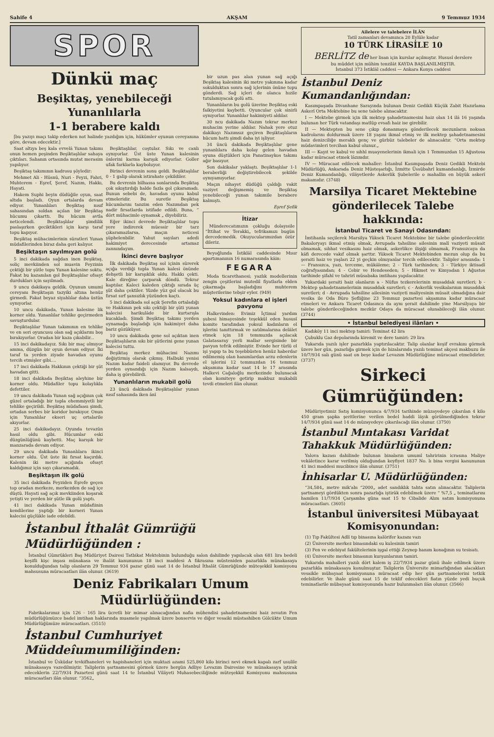Sahife 4 AKŞAM 9 Temmuz 1934
SPOR
Dünkü maç
Beşiktaş, yenebileceği Yunanlılarla
1-1 berabere kaldı
[bu yazıyı maçı takip ederken not halinde yazdığım için, hükümler oyunun cereyanına göre, devam edecektir.]
Saat altıya beş kala evvelâ Yunan takımı onun hemen peşinden Beşiktaşlılar sahaya çıktıları. Sahanın ortasında mutat merasim yapılıyor.
Beşiktaş takımının kadrosu şöyledir:
Mehmet Ali - Hüsnü, Nuri - Feyzi, Fahri, Muhterem - Eşref, Şeref, Nazım, Hakkı, Hayati.
Hakem Suphi beyin düdüğile oyun, saat altıda başladı. Oyun ortalarda devam ediyor. Yunanlıları Beşiktaş nısıf sahasından soldan açılan bir Beşiktaş hücumu çıkarttı. Bu hücum avtla neticelendi. Beşiktaşlılar şimdilik paslaşırken geciktikleri için karşı taraf topu kapıyor.
Beşiktaş mühacimlerinin süratleri Yunan müdafilerinden biraz daha geri kalıyor.
Beşiktaşın sayılmıyan golü
5 inci dakikada sağdan inen Beşiktaş, soliç mevkiinden sol muavin Feyzinin çektiği bir şütle topu Yunan kalesine soktu. Fakat bu kazanılan gol Beşiktaşlılar ofsayt durdukları için sayılmadı.
9 uncu dakikaya geldik. Oyunun umumî cereyanı Beşiktaşın tazyiki altına henüz girmedi. Fakat beyaz siyahlılar daha üstün oynıyorlar.
10 uncu dakikada, Yunan kalesine lik korner oldu. Yunanlılar tehlike geçirmeden savuşturdular.
Beşiktaşlılar Yunan takımının en tehlike ve en seri oyuncusu olan sağ açıklarını boş bırakıyorlar. Oradan bir kaza çıkabilir...
15 inci dakikadayız. Sıkı bir maç olmıyor amma, düzgün bir oyun devam ediyor. İki taraf ta yerden ziyade havadan oyunu tercih etmişler gibi....
17 inci dakikada Hakkının çektiği bir şüt havadan gitti.
18 inci dakikada Beşiktaş aleyhine bir korner oldu. Müdafiler topu kolaylıkla defettiler.
19 uncu dakikada Yunan sağ açığının çok güzel ortaladığı bir topla ehemmiyetli bir tehlike geçirildi. Beşiktaş müdafaası şimdi, ortadan serbes bir koridor bırakıyor. Onun için Yunanlılar ekseri uç ortalarile akıyorlar.
25 inci dakikadayız. Oyunda tevazün hasıl oldu gibi. Hücumlar eski düzgünlüğünü kaybetti. Maç karışık bir manzarada devam ediyor.
29 uncu dakikada Yunanlılara ikinci korner oldu. Üst üste iki fırsat kaçırdık. Kalenin iki metre açığında ofsayt kaldığımız için sayı çıkaramadık.
Beşiktaşın ilk golü
35 inci dakikada Feyziden Eşrefe geçen top oradan merkeze, merkezden de sağ içe düştü. Hayati sağ açık mevkiinden koşarak yetişti ve yerden bir şütle ilk golü yaptı.
41 inci dakikada Yunan müdafiinin kendilerine yaptığı bir korneri Yunan kalecisi güçlükle iade edebildi.
Beşiktaşlılar, coştular. Sıkı ve canlı oynıyorlar. Üst üste Yunan kalesinin önlerini karma karışık ediyorlar. Goller ufak farklarla kayboluyor.
Birinci devrenin sonu geldi. Beşiktaşlılar 0 - 1 galip olarak istirahate çekildiler.
Bu devrenin bilhassa sonlarında Beşiktaş çok sıkıştırdığı halde fazla gol çıkaramadı. Bunun sebebi de, havadan oyunu kabul etmeleridir. Bu suretle Beşiktaş hücumlarını tanzim eden Nazımdan pek nadir fırsatlarda istifade edildi. Buna, “ dört mühacimle oynamak „ diyebiliriz.
Eğer ikinci devrede Beşiktaşlılar topu yere indirerek müessir bir tarz çıkaramazlarsa, maçın neticesi şüphelenbilir. Yahut sayıları adedi hakimiyet derecesinde artamaz zannındayım.
İkinci devre başlıyor
İlk dakikada Beşiktaş sol içinin sürerek açığa verdiği topla Yunan kalesi önünde dehşetli bir karışıklık oldu. Hakkı çekti. Kale direğine çarparak döndü. Tekrar kaptılar. Kaleci kaleden çıktığı sırada üç şüt daha çektiler. Yüzde yüz gol olacak bu fırsat sırf şansızlık yüzünden kaçtı.
5 inci dakikada sol açık Şerefin ortaladığı ve Hakkının pek sıkı çektiği bir şüti yunan kalecisi harikulâde bir kurtarışla kucakladı. Şimdi Beşiktaş takımı yerden oynamağa başladığı için hakimiyet daha bariz gözüküyor.
10 uncu dakikada gene sol açıktan inen Beşiktaşlıların sıkı bir şütlerini gene yunan kalecisi tuttu.
Beşiktaş merkez mühacimi Nazımı değiştirmiş olarak çıkmış. Halbuki yenisi Nazım kadar faideli olamıyor. Bu devrede yerden oynandığı için Nazım kalsaydı, daha iş görebilirdi.
Yunanlıların mukabil golü
23 üncü dakikada Beşiktaşlılar yunan nısıf sahasında iken ânî
bir uzun pas alan yunan sağ açığı Beşiktaş kalesinin iki metre yakınına kadar sokulduktan sonra sağ içlerinin önüne topu gönderdi. Sağ içleri de olanca hızile tutulamıyacak golü attı.
Yunanlıların bu golü üzerine Beşiktaş eski faikiyetini kaybetti. Oyuncular çok sinirli oynıyorlar. Yunanlılar hakimiyeti aldılar.
30 ncu dakikada Nazım tekrar merkez muhacim yerine aldılar. Nahak yere otuz dakikayı Nazımsız geçiren Beşiktaşlıların hücum hattı şimdi daha iyi işliyor.
34 üncü dakikada Beşiktaşlılar gene yunanlılara daha kolay gelen havadan oyuna düştükleri için Panatinaykos takımı ağır basıyor.
Son dakikalar yaklaştı. Beşiktaşlılar 1-1 beraberliği değiştirebilecek şekilde oynıyamıyorlar.
Maçın nihayet düdüğü çaldığı vakit vaziyet değişmemiş ve Beşiktaş yenebileceği yunan takımile berabere kalmıştı.
Eşref Şefik
İtizar
Münderecatımızın çokluğu dolayısile “İttihat ve Terakki„ tefrikamızı bugün dercedemedik. Okuyucularımızdan özür dileriz.
Beyoğlunda İstiklâl caddesinde Mısır apartımanının 16 numarasında kâin:
FEGARA
Moda ticarethanesi; yazlık modellerinin zengin çeşitlerini mutedil fiyatlarla elden çıkarmağa başladığını muhterem müşterilerine tebşir eyler. (949)
Yoksul kadınlara el işleri pavyonu
Halkevinden: Evimiz İçtimaî yardım şubesi himayesinde teşekkül eden hususî komite tarafından yoksul kadınların el işlerini tanıttırmak ve satılmalarına delâlet etmek için 18 temmuzda açılacak Galatasaray yerli mallar sergisinde bir pavyon tefrik edilmiştir. Evinde her türlü el işi yapıp ta bu teşebbüsten henüz haberdar edilmemiş olan hanımlardan arzu edenlerin el işlerini 12 temmuzdan 16 temmuz akşamına kadar saat 14 le 17 arasında Halkevi Cağaloğlu merkezinde bulunacak olan komiteye getirip makbuz mukabili tevdi etmeleri ilân olunur.
İstanbul İthalât Gümrüğü Müdürlüğünden :
İstanbul Gümrükleri Baş Müdüriyet Dairesi Tatbikat Mektebinin bulunduğu salon dahilinde yapılacak olan 681 lira bedeli keşifli kişc inşası münakasa ve ihalât kanununun 18 inci maddesi A fıkrasına müsteniden pazarlıkla münakasaya konulduğundan talip olanların 29 Temmuz 934 pazar günü saat 14 de İstanbul İthalât Gümrüğünde müteşekkil komisyonu mahsusuna müracaatları ilân olunur. (3619)
Deniz Fabrikaları Umum Müdürlüğünden:
Fabrikalarımız için 126 - 165 lira ücretli bir mimar alınacağından nafia mühendisi şahadetnamesini haiz zevatın Fen müdürlüğümüzce badel imtihan haklarında muamele yapılmak üzere bonservis ve diğer vesaiki müstashiben Gölcükte Umum Müdürlüğümüze müracaatları. (3515)
İstanbul Cumhuriyet Müddeîumumiliğinden:
İstanbul ve Üsküdar tevkifhaneleri ve hapishaneleri için muktazi azami 525,860 kilo birinci nevi ekmek kapalı zarf usulile münakasaya vazedilmiştir. Taliplerin şartnamesini görmek üzere hergün Adliye Levazım Dairesine ve münakasaya iştirak edeceklerin 22/7/934 Pazartesi günü saat 14 te İstanbul Vilâyeti Muhasebeciliğinde müteşekkil Komisyonu mahsusuna müracaatları ilân olunur. “3562„
Ailelere ve talebelere İLÂN
Tatil zamanları devamınca 20 Eylüle kadar
10 TÜRK LİRASİLE 10
BERLİTZ de her lisan için kurslar açılmıştır. Hususî derslere
bu müddet için mühim tenzilât KAYDA BAŞLANILMIŞTIR.
İstanbul 373 İstiklâl caddesi — Ankara Konya caddesi
İstanbul Deniz Kumandanlığından:
Kasımpaşada Divanhane Sarayında bulunan Deniz Gedikli Küçük Zabit Hazırlama Askerî Orta Mektebine bu sene talebe alınacaktır.
I — Mektebe girmek için ilk mektep şahadetnamesini haiz olan 14 ilâ 16 yaşında bulunan her Türk vatandaşı matlûp evsafı haiz ise girebilir.
II — Mektepten bu sene çıkıp donanmaya gönderilecek mezunların noksan kadrolarını doldurmak üzere 18 yaşını ikmal etmiş ve ilk mektep şahadetnamesini haiz denizciliğe meraklı genç ve gürbüz talebeler de alınacaktır. “Orta mektep müdavimleri tercihan kabul olunur.„
III — Kayıt ve kabul ve sıhhî muayenelerinin ikmali için 1 Temmuzdan 15 Ağustosa kadar müracaat etmek lâzımdır.
IV — Müracaat edilecek mahaller: İstanbul Kasımpaşada Deniz Gedikli Mektebi Müdürlüğü, Ankarada Deniz Müsteşarlığı, İzmitte Üssübahrî kumandanlığı, İzmirde Deniz Kumandanlığı, vilâyetlerde Askerlik Şubelerile o mahallin en büyük askerî makamıdır. (3748)
Marsilya Ticaret Mektebine gönderilecek Talebe hakkında:
İstanbul Ticaret ve Sanayi Odasından:
İmtihanla seçilerek Marsilya Yüksek Ticaret Mektebine bir talebe gönderilecektir. Bakaloryayı ikmal etmiş olmak, Avrupada tahsiline ailesinin malî vaziyeti müsait olmamak, sıhhat vesikasını haiz olmak, askerlikce ilişiği olmamak, Fransızcaya da kâfi derecede vakıf olmak şarttır. Yüksek Ticaret Mektebinden mezun olup da bu şeraiti haiz ve yaşları 22 yi geçkin olmıyanlar tercih edilecektir. Talipler arasında: 1 — Fransızca, yazı, terceme, mükâleme; 2 - Türk tarihinden; 3 - Türkiye iktisadî coğrafyasından; 4 - Cebir ve Hendeseden; 5 - Hikmet ve Kimyadan 1 Ağustos tarihinde şifahî ve tahrirî müsabaka imtihanı yapılacaktır.
Yukardaki şeraiti haiz olanların a - Nüfus tezkerelerinin musaddak suretleri; b - Mektep şahadetnamelerinin musaddak suretleri; c - Askerlik vesikalarının musaddak suretleri; d - Avrupada tahsiline ailesinin vaziyeti maliyesinin müsait olmadığına dair vesika ile Oda Büro Şefliğine 23 Temmuz pazartesi akşamına kadar müracaat etmeleri ve Ankara Ticaret Odasınca da aynı şerait dahilinde yine Marsilyaya bir talebe gönderileceğinden mezkûr Odaya da müracaat olunabileceği ilân olunur. (3744)
• İstanbul belediyesi ilânları •
Kadıköy 11 inci mektep tamiri: Teminat 42 lira
Çubuklu Gaz depolarında kiremit ve dere tamiri: 29 lira
Yukarıda yazılı işler pazarlıkla yaptırılacaktır. Talip olanlar keşif evrakını görmek üzere her gün, pazarlığa girmek için de hizalarında yazılı teminat akçesi makbuzu ile 10/7/934 salı günü saat on beşe kadar Levazım Müdürlüğüne müracaat etmelidirler. (3737)
Sirkeci Gümrüğünden:
Müdüriyetimiz Satış komisyonunca 4/7/934 tarihinde müzayedeye çıkarılan 4 kilo 450 gram şapka şeritlerine verilen bedel haddi lâyık görülmediğinden tekrar 14/7/934 günü saat 14 de müzayedeye çıkarılacağı ilân olunur. (3750)
İstanbul Mıntakası Varidat Tahakkuk Müdürlüğünden:
Yalova kazası dahilinde bulunan binaların umumî tahririnin icrasına Maliye vekâletince karar verilmiş olduğundan keyfiyet 1837 No. lı bina vergisi kanununun 41 inci maddesi mucibince ilân olunur. (3751)
İnhisarlar U. Müdürlüğünden:
“34,584„ metre mik'abı “2000„ adet sandıklık tahta satın alınacaktır. Taliplerin şartnameyi gördükten sonra pazarlığa iştirâk edebilmek üzere “ %7,5 „ teminatlarını hamilen 11/7/934 Çarşamba güna saat 15 te Cibalide Alım satım komisyonuna müracaatları. (3605)
İstanbul üniversitesi Mübayaat Komisyonundan:
(1) Tıp Fakültesi Adlî tıp binasına kalörifer kazanı vazı
(2) Üniversite merkez binasındaki su kulesinin tamiri
(3) Fen ve edebiyat fakültelerinin işgal ettiği Zeynep hanım konağının su tesisatı.
(4) Üniversite merkez binasının kurşunlarının tamiri.
Yukarıda mahalleri yazılı dört kalem iş 22/7/934 pazar günü ihale edilmek üzere pazarlıkla münakasaya konulmuştur. Taliplerin Üniversite mimarlığından alacakları vesaikle mübayaat komisyonuna müracaat edip her gün şartnamelerini tetkik edebilirler. Ve ihale günü saat 15 de teklif edecekleri fiatın yüzde yedi buçuk teminatlarile mübayaat komisyonunda hazır bulunmaları ilân olunur. (3566)